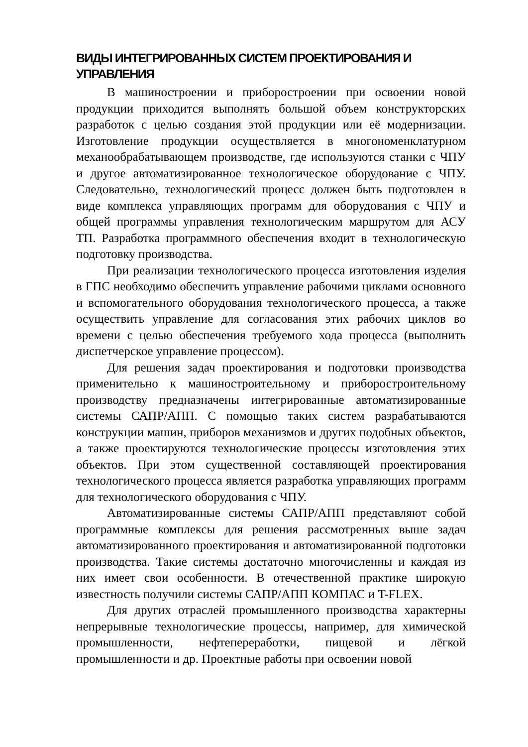ВИДЫ ИНТЕГРИРОВАННЫХ СИСТЕМ ПРОЕКТИРОВАНИЯ И УПРАВЛЕНИЯ
В машиностроении и приборостроении при освоении новой продукции приходится выполнять большой объем конструкторских разработок с целью создания этой продукции или её модернизации. Изготовление продукции осуществляется в многономенклатурном механообрабатывающем производстве, где используются станки с ЧПУ и другое автоматизированное технологическое оборудование с ЧПУ. Следовательно, технологический процесс должен быть подготовлен в виде комплекса управляющих программ для оборудования с ЧПУ и общей программы управления технологическим маршрутом для АСУ ТП. Разработка программного обеспечения входит в технологическую подготовку производства.
При реализации технологического процесса изготовления изделия в ГПС необходимо обеспечить управление рабочими циклами основного и вспомогательного оборудования технологического процесса, а также осуществить управление для согласования этих рабочих циклов во времени с целью обеспечения требуемого хода процесса (выполнить диспетчерское управление процессом).
Для решения задач проектирования и подготовки производства применительно к машиностроительному и приборостроительному производству предназначены интегрированные автоматизированные системы САПР/АПП. С помощью таких систем разрабатываются конструкции машин, приборов механизмов и других подобных объектов, а также проектируются технологические процессы изготовления этих объектов. При этом существенной составляющей проектирования технологического процесса является разработка управляющих программ для технологического оборудования с ЧПУ.
Автоматизированные системы САПР/АПП представляют собой программные комплексы для решения рассмотренных выше задач автоматизированного проектирования и автоматизированной подготовки производства. Такие системы достаточно многочисленны и каждая из них имеет свои особенности. В отечественной практике широкую известность получили системы САПР/АПП КОМПАС и T-FLEX.
Для других отраслей промышленного производства характерны непрерывные технологические процессы, например, для химической промышленности, нефтепереработки, пищевой и лёгкой промышленности и др. Проектные работы при освоении новой